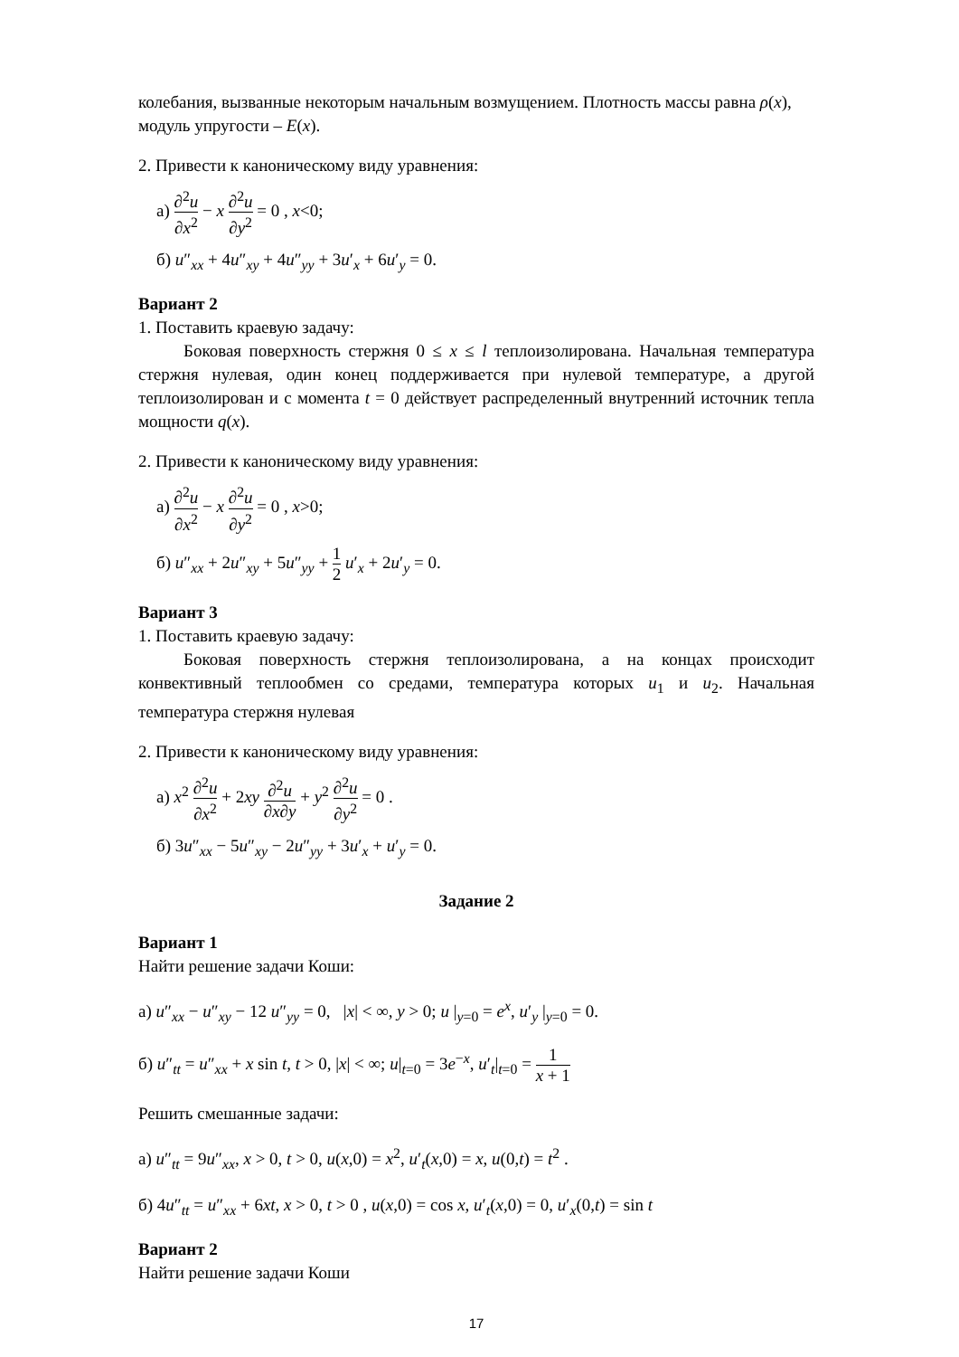колебания, вызванные некоторым начальным возмущением. Плотность массы равна ρ(x), модуль упругости – E(x).
2. Привести к каноническому виду уравнения:
а) ∂<sup>2</sup>u ∂x<sup>2</sup> − x ∂<sup>2</sup>u ∂y<sup>2</sup> = 0 , x<0;
б) u″<sub>xx</sub> + 4u″<sub>xy</sub> + 4u″<sub>yy</sub> + 3u′<sub>x</sub> + 6u′<sub>y</sub> = 0.
Вариант 2
1. Поставить краевую задачу:
Боковая поверхность стержня 0 ≤ x ≤ l теплоизолирована. Начальная температура стержня нулевая, один конец поддерживается при нулевой температуре, а другой теплоизолирован и с момента t = 0 действует распределенный внутренний источник тепла мощности q(x).
2. Привести к каноническому виду уравнения:
а) ∂<sup>2</sup>u ∂x<sup>2</sup> − x ∂<sup>2</sup>u ∂y<sup>2</sup> = 0 , x>0;
б) u″<sub>xx</sub> + 2u″<sub>xy</sub> + 5u″<sub>yy</sub> + 1 2 u′<sub>x</sub> + 2u′<sub>y</sub> = 0.
Вариант 3
1. Поставить краевую задачу:
Боковая поверхность стержня теплоизолирована, а на концах происходит конвективный теплообмен со средами, температура которых u<sub>1</sub> и u<sub>2</sub>. Начальная температура стержня нулевая
2. Привести к каноническому виду уравнения:
а) x<sup>2</sup> ∂<sup>2</sup>u ∂x<sup>2</sup> + 2xy ∂<sup>2</sup>u ∂x∂y + y<sup>2</sup> ∂<sup>2</sup>u ∂y<sup>2</sup> = 0 .
б) 3u″<sub>xx</sub> − 5u″<sub>xy</sub> − 2u″<sub>yy</sub> + 3u′<sub>x</sub> + u′<sub>y</sub> = 0.
Задание 2
Вариант 1
Найти решение задачи Коши:
а) u″<sub>xx</sub> − u″<sub>xy</sub> − 12 u″<sub>yy</sub> = 0, |x| < ∞, y > 0; u |<sub>y=0</sub> = e<sup>x</sup>, u′<sub>y</sub> |<sub>y=0</sub> = 0.
б) u″<sub>tt</sub> = u″<sub>xx</sub> + x sin t, t > 0, |x| < ∞; u|<sub>t=0</sub> = 3e<sup>−x</sup>, u′<sub>t</sub>|<sub>t=0</sub> = 1 x + 1
Решить смешанные задачи:
а) u″<sub>tt</sub> = 9u″<sub>xx</sub>, x > 0, t > 0, u(x,0) = x<sup>2</sup>, u′<sub>t</sub>(x,0) = x, u(0,t) = t<sup>2</sup> .
б) 4u″<sub>tt</sub> = u″<sub>xx</sub> + 6xt, x > 0, t > 0 , u(x,0) = cos x, u′<sub>t</sub>(x,0) = 0, u′<sub>x</sub>(0,t) = sin t
Вариант 2
Найти решение задачи Коши
17